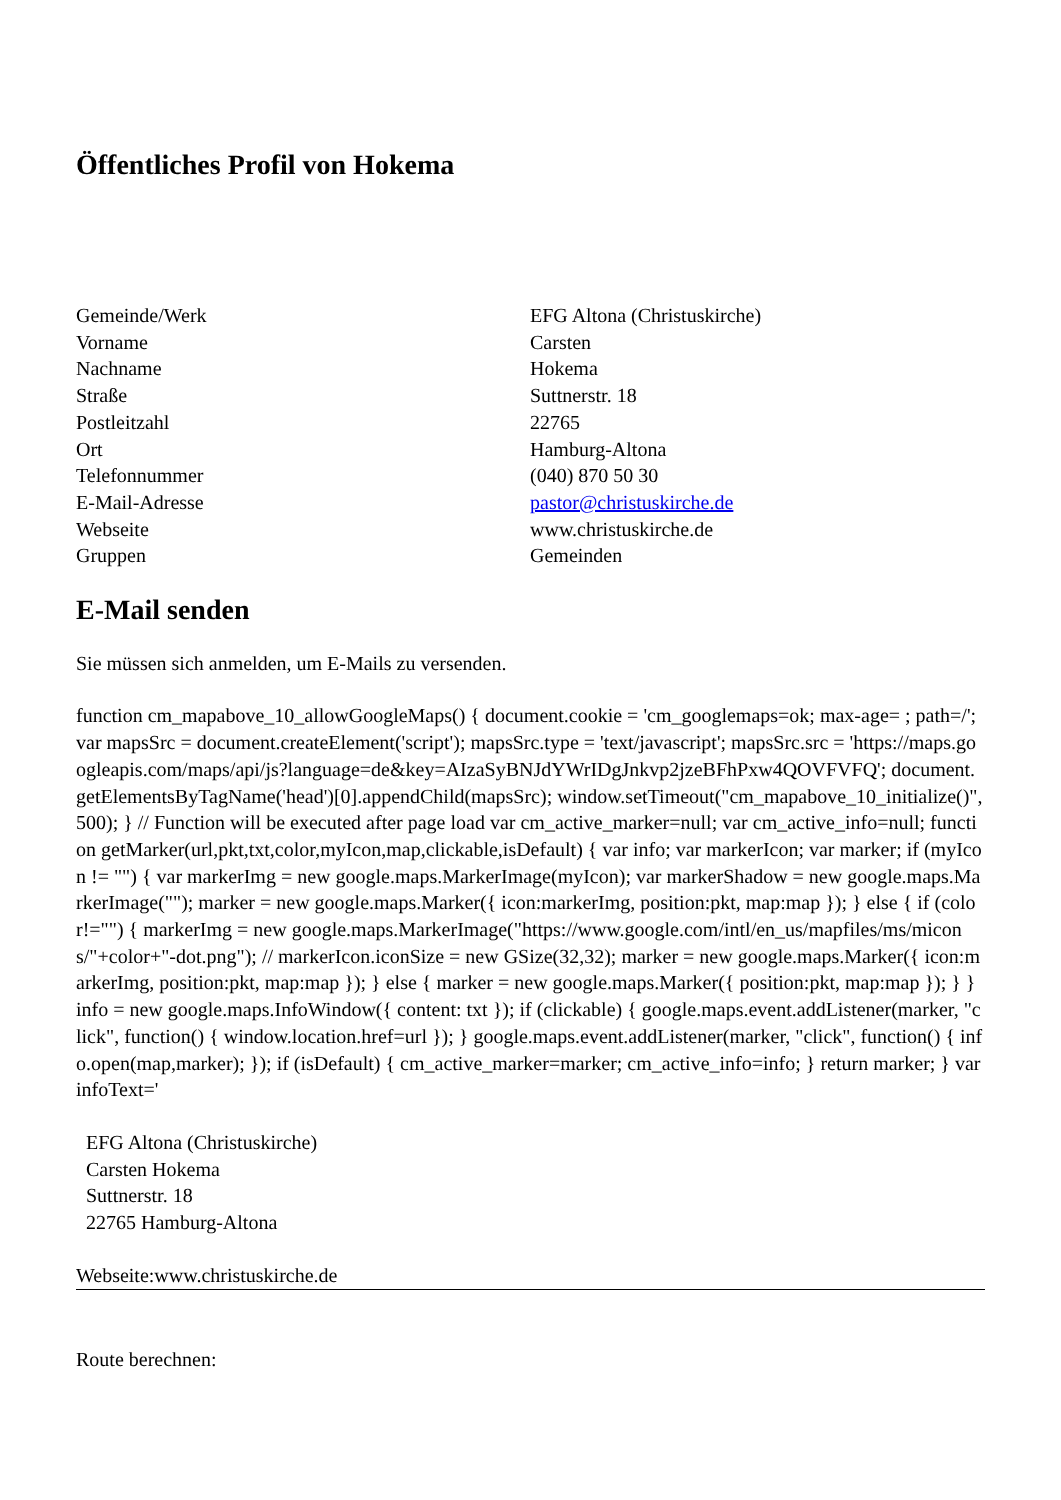Öffentliches Profil von Hokema
| Gemeinde/Werk | EFG Altona (Christuskirche) |
| Vorname | Carsten |
| Nachname | Hokema |
| Straße | Suttnerstr. 18 |
| Postleitzahl | 22765 |
| Ort | Hamburg-Altona |
| Telefonnummer | (040) 870 50 30 |
| E-Mail-Adresse | pastor@christuskirche.de |
| Webseite | www.christuskirche.de |
| Gruppen | Gemeinden |
E-Mail senden
Sie müssen sich anmelden, um E-Mails zu versenden.
function cm_mapabove_10_allowGoogleMaps() { document.cookie = 'cm_googlemaps=ok; max-age= ; path=/'; var mapsSrc = document.createElement('script'); mapsSrc.type = 'text/javascript'; mapsSrc.src = 'https://maps.googleapis.com/maps/api/js?language=de&key=AIzaSyBNJdYWrIDgJnkvp2jzeBFhPxw4QOVFVFQ'; document.getElementsByTagName('head')[0].appendChild(mapsSrc); window.setTimeout("cm_mapabove_10_initialize()", 500); } // Function will be executed after page load var cm_active_marker=null; var cm_active_info=null; function getMarker(url,pkt,txt,color,myIcon,map,clickable,isDefault) { var info; var markerIcon; var marker; if (myIcon != "") { var markerImg = new google.maps.MarkerImage(myIcon); var markerShadow = new google.maps.MarkerImage(""); marker = new google.maps.Marker({ icon:markerImg, position:pkt, map:map }); } else { if (color!="") { markerImg = new google.maps.MarkerImage("https://www.google.com/intl/en_us/mapfiles/ms/micons/"+color+"-dot.png"); // markerIcon.iconSize = new GSize(32,32); marker = new google.maps.Marker({ icon:markerImg, position:pkt, map:map }); } else { marker = new google.maps.Marker({ position:pkt, map:map }); } } info = new google.maps.InfoWindow({ content: txt }); if (clickable) { google.maps.event.addListener(marker, "click", function() { window.location.href=url }); } google.maps.event.addListener(marker, "click", function() { info.open(map,marker); }); if (isDefault) { cm_active_marker=marker; cm_active_info=info; } return marker; } var infoText='
EFG Altona (Christuskirche)
Carsten Hokema
Suttnerstr. 18
22765 Hamburg-Altona
Webseite:www.christuskirche.de
Route berechnen: